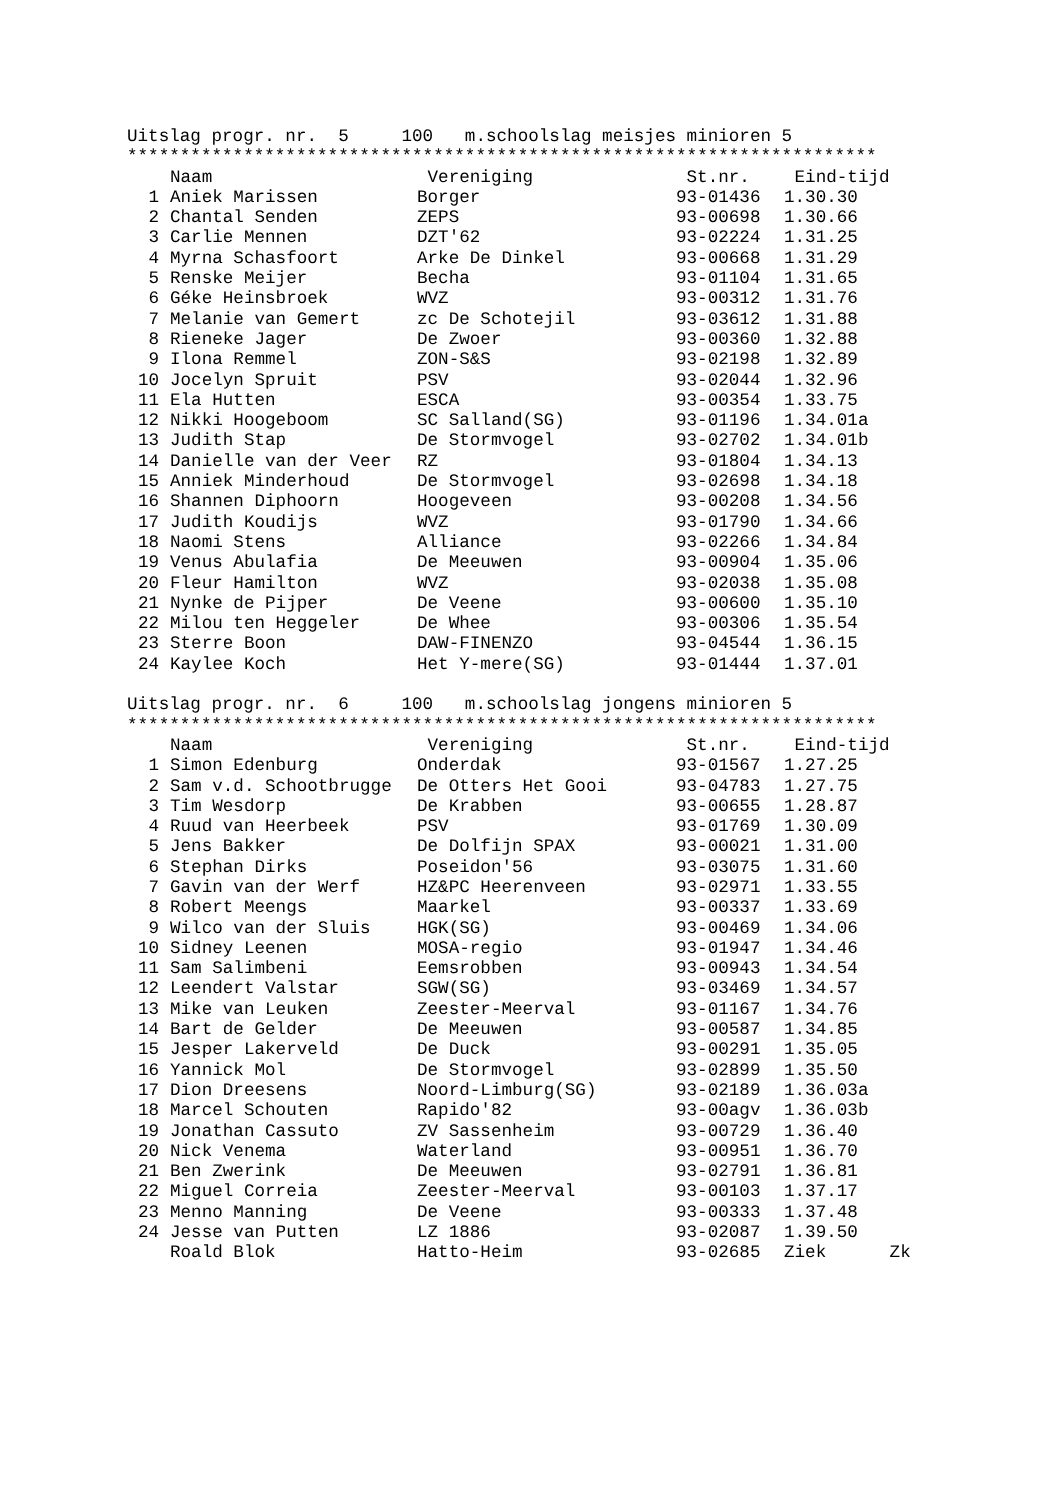Uitslag progr. nr. 5 100 m.schoolslag meisjes minioren 5
***********************************************************************
| | | Naam | Vereniging | St.nr. | Eind-tijd |
| --- | --- | --- | --- | --- | --- |
| 1 | | Aniek Marissen | Borger | 93-01436 | 1.30.30 |
| 2 | | Chantal Senden | ZEPS | 93-00698 | 1.30.66 |
| 3 | | Carlie Mennen | DZT'62 | 93-02224 | 1.31.25 |
| 4 | | Myrna Schasfoort | Arke De Dinkel | 93-00668 | 1.31.29 |
| 5 | | Renske Meijer | Becha | 93-01104 | 1.31.65 |
| 6 | | Géke Heinsbroek | WVZ | 93-00312 | 1.31.76 |
| 7 | | Melanie van Gemert | zc De Schotejil | 93-03612 | 1.31.88 |
| 8 | | Rieneke Jager | De Zwoer | 93-00360 | 1.32.88 |
| 9 | | Ilona Remmel | ZON-S&S | 93-02198 | 1.32.89 |
| 10 | | Jocelyn Spruit | PSV | 93-02044 | 1.32.96 |
| 11 | | Ela Hutten | ESCA | 93-00354 | 1.33.75 |
| 12 | | Nikki Hoogeboom | SC Salland(SG) | 93-01196 | 1.34.01a |
| 13 | | Judith Stap | De Stormvogel | 93-02702 | 1.34.01b |
| 14 | | Danielle van der Veer | RZ | 93-01804 | 1.34.13 |
| 15 | | Anniek Minderhoud | De Stormvogel | 93-02698 | 1.34.18 |
| 16 | | Shannen Diphoorn | Hoogeveen | 93-00208 | 1.34.56 |
| 17 | | Judith Koudijs | WVZ | 93-01790 | 1.34.66 |
| 18 | | Naomi Stens | Alliance | 93-02266 | 1.34.84 |
| 19 | | Venus Abulafia | De Meeuwen | 93-00904 | 1.35.06 |
| 20 | | Fleur Hamilton | WVZ | 93-02038 | 1.35.08 |
| 21 | | Nynke de Pijper | De Veene | 93-00600 | 1.35.10 |
| 22 | | Milou ten Heggeler | De Whee | 93-00306 | 1.35.54 |
| 23 | | Sterre Boon | DAW-FINENZO | 93-04544 | 1.36.15 |
| 24 | | Kaylee Koch | Het Y-mere(SG) | 93-01444 | 1.37.01 |
Uitslag progr. nr. 6 100 m.schoolslag jongens minioren 5
***********************************************************************
| | | Naam | Vereniging | St.nr. | Eind-tijd | |
| --- | --- | --- | --- | --- | --- | --- |
| 1 | | Simon Edenburg | Onderdak | 93-01567 | 1.27.25 | |
| 2 | | Sam v.d. Schootbrugge | De Otters Het Gooi | 93-04783 | 1.27.75 | |
| 3 | | Tim Wesdorp | De Krabben | 93-00655 | 1.28.87 | |
| 4 | | Ruud van Heerbeek | PSV | 93-01769 | 1.30.09 | |
| 5 | | Jens Bakker | De Dolfijn SPAX | 93-00021 | 1.31.00 | |
| 6 | | Stephan Dirks | Poseidon'56 | 93-03075 | 1.31.60 | |
| 7 | | Gavin van der Werf | HZ&PC Heerenveen | 93-02971 | 1.33.55 | |
| 8 | | Robert Meengs | Maarkel | 93-00337 | 1.33.69 | |
| 9 | | Wilco van der Sluis | HGK(SG) | 93-00469 | 1.34.06 | |
| 10 | | Sidney Leenen | MOSA-regio | 93-01947 | 1.34.46 | |
| 11 | | Sam Salimbeni | Eemsrobben | 93-00943 | 1.34.54 | |
| 12 | | Leendert Valstar | SGW(SG) | 93-03469 | 1.34.57 | |
| 13 | | Mike van Leuken | Zeester-Meerval | 93-01167 | 1.34.76 | |
| 14 | | Bart de Gelder | De Meeuwen | 93-00587 | 1.34.85 | |
| 15 | | Jesper Lakerveld | De Duck | 93-00291 | 1.35.05 | |
| 16 | | Yannick Mol | De Stormvogel | 93-02899 | 1.35.50 | |
| 17 | | Dion Dreesens | Noord-Limburg(SG) | 93-02189 | 1.36.03a | |
| 18 | | Marcel Schouten | Rapido'82 | 93-00agv | 1.36.03b | |
| 19 | | Jonathan Cassuto | ZV Sassenheim | 93-00729 | 1.36.40 | |
| 20 | | Nick Venema | Waterland | 93-00951 | 1.36.70 | |
| 21 | | Ben Zwerink | De Meeuwen | 93-02791 | 1.36.81 | |
| 22 | | Miguel Correia | Zeester-Meerval | 93-00103 | 1.37.17 | |
| 23 | | Menno Manning | De Veene | 93-00333 | 1.37.48 | |
| 24 | | Jesse van Putten | LZ 1886 | 93-02087 | 1.39.50 | |
| | | Roald Blok | Hatto-Heim | 93-02685 | Ziek | Zk |